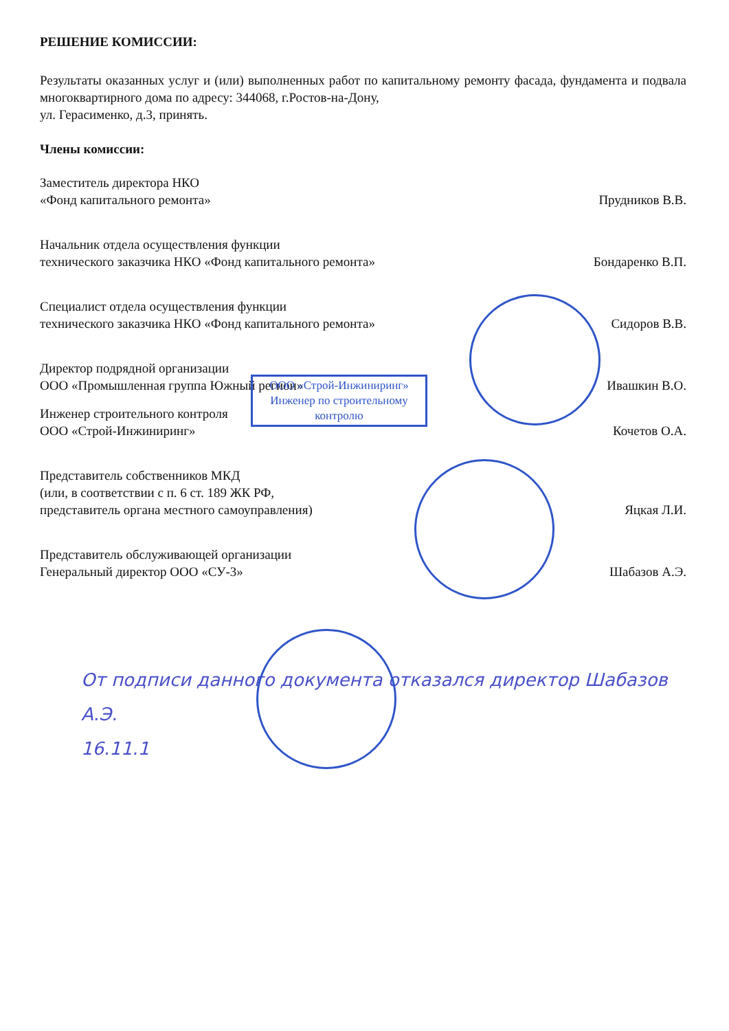РЕШЕНИЕ КОМИССИИ:
Результаты оказанных услуг и (или) выполненных работ по капитальному ремонту фасада, фундамента и подвала многоквартирного дома по адресу: 344068, г.Ростов-на-Дону,
ул. Герасименко, д.3, принять.
Члены комиссии:
Заместитель директора НКО
«Фонд капитального ремонта»
Прудников В.В.
Начальник отдела осуществления функции
технического заказчика НКО «Фонд капитального ремонта»
Бондаренко В.П.
Специалист отдела осуществления функции
технического заказчика НКО «Фонд капитального ремонта»
Сидоров В.В.
Директор подрядной организации
ООО «Промышленная группа Южный регион»
Ивашкин В.О.
Инженер строительного контроля
ООО «Строй-Инжиниринг»
Кочетов О.А.
Представитель собственников МКД
(или, в соответствии с п. 6 ст. 189 ЖК РФ,
представитель органа местного самоуправления)
Яцкая Л.И.
Представитель обслуживающей организации
Генеральный директор ООО «СУ-3»
Шабазов А.Э.
От подписи данного документа отказался директор Шабазов А.Э.
16.11.1
ООО «Строй-Инжиниринг»
Инженер по строительному контролю